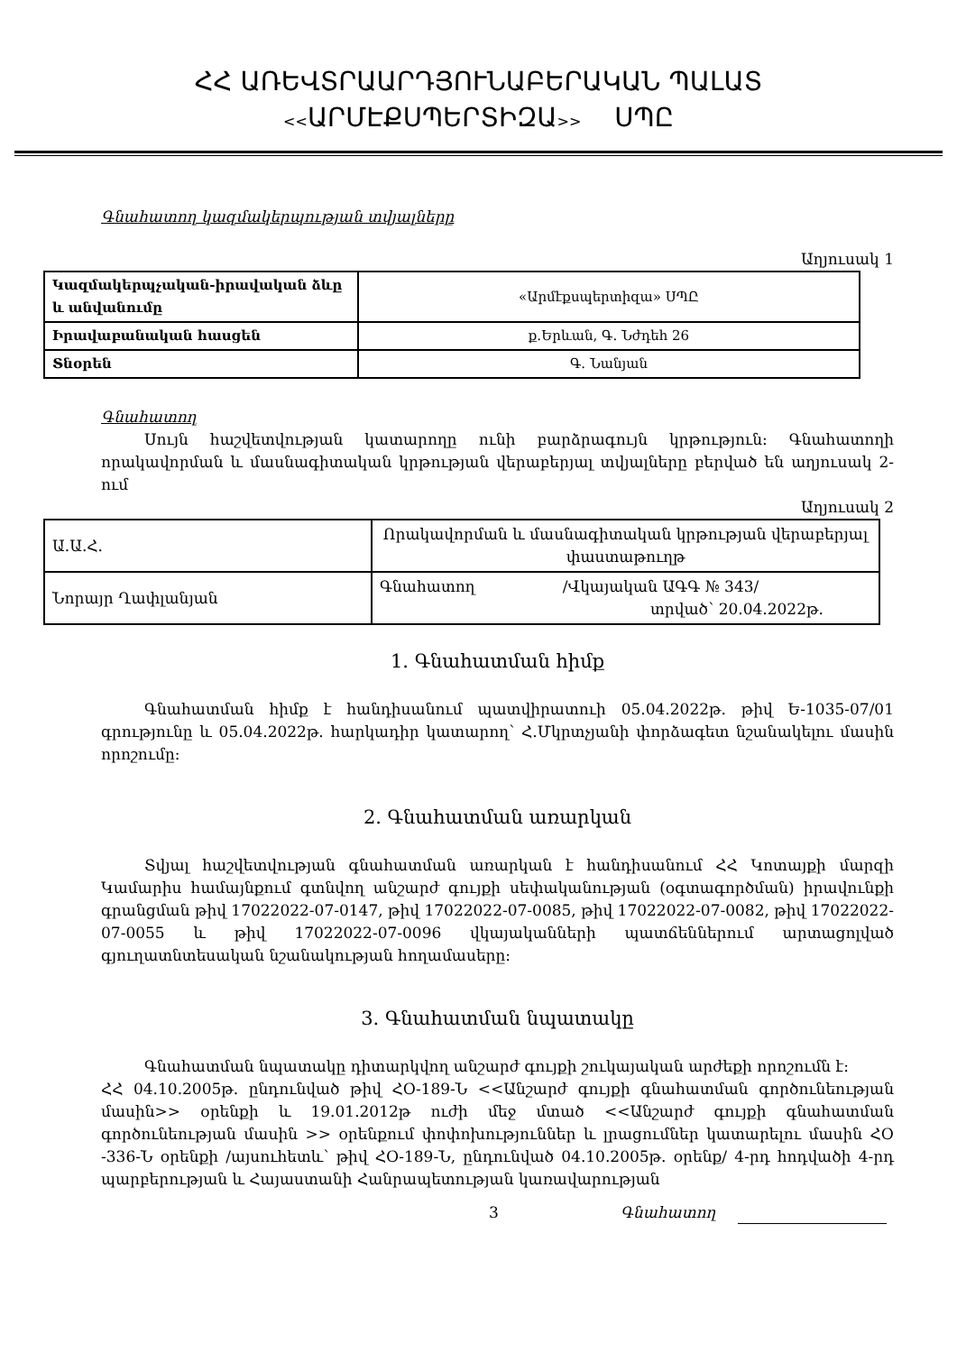ՀՀ ԱՌԵՎՏՐԱԱՐԴՅՈՒՆԱԲԵՐԱԿԱՆ ՊԱԼԱՏ
<<ԱՐՄԷՔՍՊԵՐՏԻԶԱ>> ՍՊԸ
Գնահատող կազմակերպության տվյալները
Աղյուսակ 1
| Կազմակերպչական-իրավական ձևը և անվանումը | «Արմէքսպերտիզա» ՍՊԸ |
| Իրավաբանական հասցեն | ք.Երևան, Գ. Նժդեհ 26 |
| Տնօրեն | Գ. Նանյան |
Գնահատող
Սույն հաշվետվության կատարողը ունի բարձրագույն կրթություն: Գնահատողի որակավորման և մասնագիտական կրթության վերաբերյալ տվյալները բերված են աղյուսակ 2-ում
Աղյուսակ 2
| Ա.Ա.Հ. | Որակավորման և մասնագիտական կրթության վերաբերյալ փաստաթուղթ |
| Նորայր Ղափլանյան | Գնահատող /Վկայական ԱԳԳ № 343/ տրված՝ 20.04.2022թ. |
1. Գնահատման հիմք
Գնահատման հիմք է հանդիսանում պատվիրատուի 05.04.2022թ. թիվ Ե-1035-07/01 գրությունը և 05.04.2022թ. հարկադիր կատարող՝ Հ.Մկրտչյանի փորձագետ նշանակելու մասին որոշումը:
2. Գնահատման առարկան
Տվյալ հաշվետվության գնահատման առարկան է հանդիսանում ՀՀ Կոտայքի մարզի Կամարիս համայնքում գտնվող անշարժ գույքի սեփականության (օգտագործման) իրավունքի գրանցման թիվ 17022022-07-0147, թիվ 17022022-07-0085, թիվ 17022022-07-0082, թիվ 17022022-07-0055 և թիվ 17022022-07-0096 վկայականների պատճեններում արտացոլված գյուղատնտեսական նշանակության հողամասերը:
3. Գնահատման նպատակը
Գնահատման նպատակը դիտարկվող անշարժ գույքի շուկայական արժեքի որոշումն է:
ՀՀ 04.10.2005թ. ընդունված թիվ ՀՕ-189-Ն <<Անշարժ գույքի գնահատման գործունեության մասին>> օրենքի և 19.01.2012թ ուժի մեջ մտած <<Անշարժ գույքի գնահատման գործունեության մասին >> օրենքում փոփոխություններ և լրացումներ կատարելու մասին ՀՕ -336-Ն օրենքի /այսուհետև՝ թիվ ՀՕ-189-Ն, ընդունված 04.10.2005թ. օրենք/ 4-րդ հոդվածի 4-րդ պարբերության և Հայաստանի Հանրապետության կառավարության
3 Գնահատող